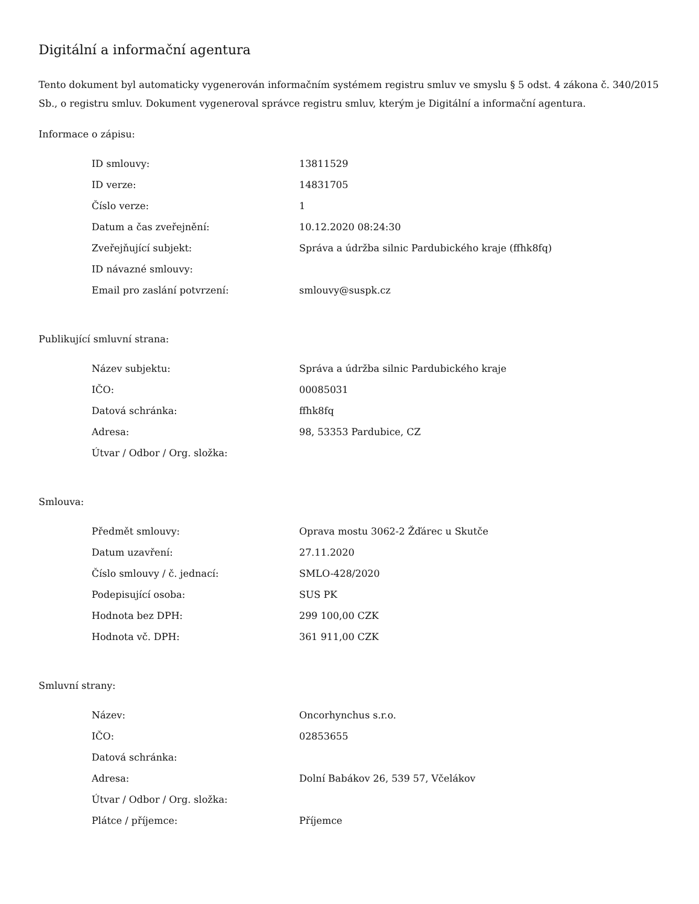Digitální a informační agentura
Tento dokument byl automaticky vygenerován informačním systémem registru smluv ve smyslu § 5 odst. 4 zákona č. 340/2015 Sb., o registru smluv. Dokument vygeneroval správce registru smluv, kterým je Digitální a informační agentura.
Informace o zápisu:
| ID smlouvy: | 13811529 |
| ID verze: | 14831705 |
| Číslo verze: | 1 |
| Datum a čas zveřejnění: | 10.12.2020 08:24:30 |
| Zveřejňující subjekt: | Správa a údržba silnic Pardubického kraje (ffhk8fq) |
| ID návazné smlouvy: | |
| Email pro zaslání potvrzení: | smlouvy@suspk.cz |
Publikující smluvní strana:
| Název subjektu: | Správa a údržba silnic Pardubického kraje |
| IČO: | 00085031 |
| Datová schránka: | ffhk8fq |
| Adresa: | 98, 53353 Pardubice, CZ |
| Útvar / Odbor / Org. složka: | |
Smlouva:
| Předmět smlouvy: | Oprava mostu 3062-2 Žďárec u Skutče |
| Datum uzavření: | 27.11.2020 |
| Číslo smlouvy / č. jednací: | SMLO-428/2020 |
| Podepisující osoba: | SUS PK |
| Hodnota bez DPH: | 299 100,00 CZK |
| Hodnota vč. DPH: | 361 911,00 CZK |
Smluvní strany:
| Název: | Oncorhynchus s.r.o. |
| IČO: | 02853655 |
| Datová schránka: | |
| Adresa: | Dolní Babákov 26, 539 57, Včelákov |
| Útvar / Odbor / Org. složka: | |
| Plátce / příjemce: | Příjemce |